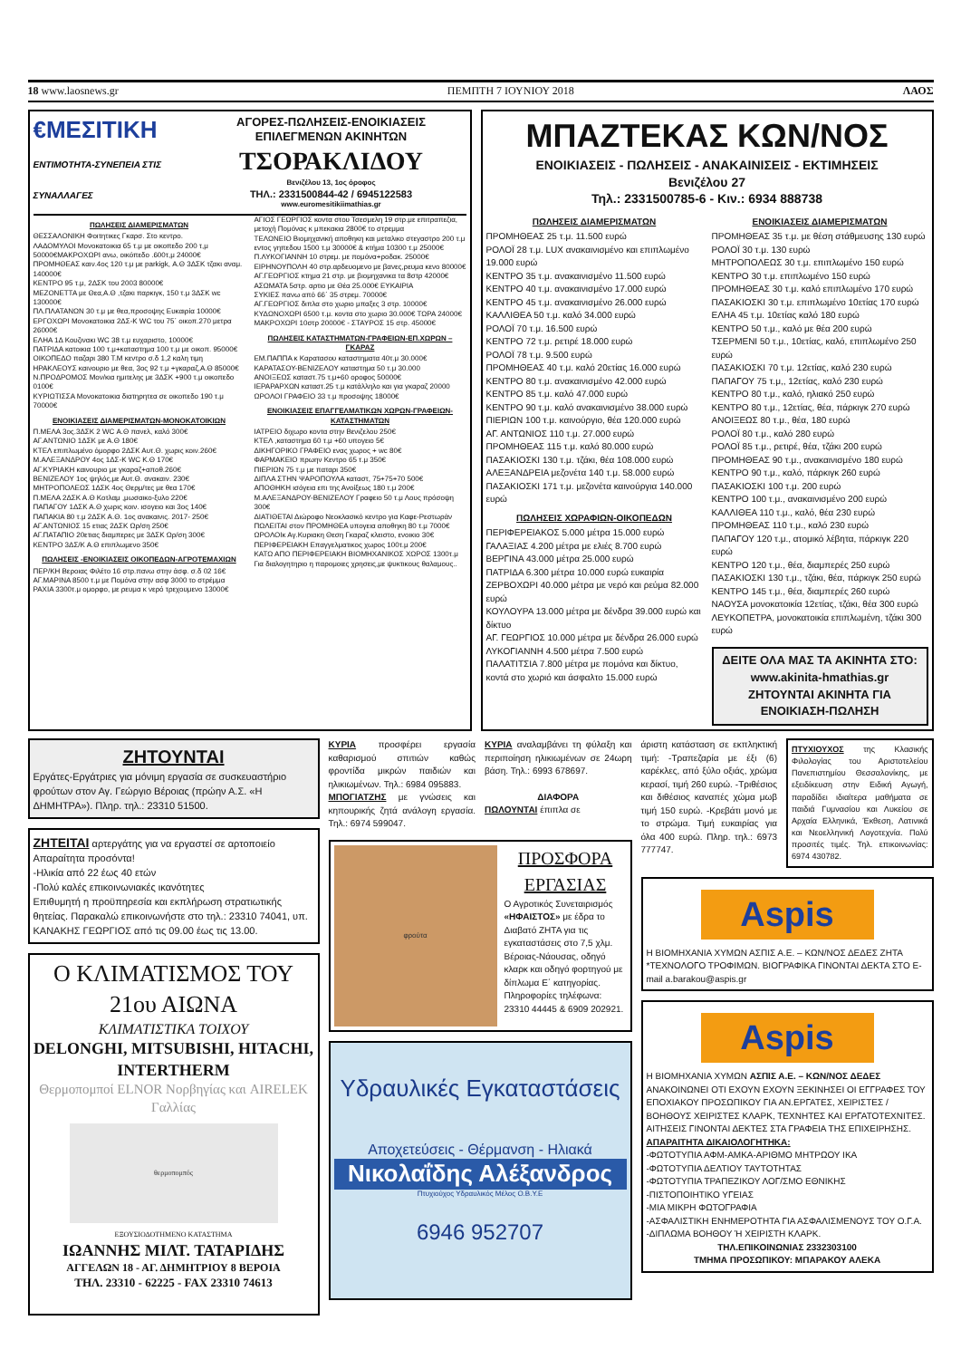18 www.laosnews.gr ΠΕΜΠΤΗ 7 ΙΟΥΝΙΟΥ 2018 ΛΑΟΣ
€ΜΕΣΙΤΙΚΗ
ΕΝΤΙΜΟΤΗΤΑ-ΣΥΝΕΠΕΙΑ ΣΤΙΣ ΣΥΝΑΛΛΑΓΕΣ
ΑΓΟΡΕΣ-ΠΩΛΗΣΕΙΣ-ΕΝΟΙΚΙΑΣΕΙΣ ΕΠΙΛΕΓΜΕΝΩΝ ΑΚΙΝΗΤΩΝ
ΤΣΟΡΑΚΛΙΔΟΥ
Βενιζέλου 13, 1ος όροφος
ΤΗΛ.: 2331500844-42 / 6945122583
www.euromesitikiimathias.gr
ΠΩΛΗΣΕΙΣ ΔΙΑΜΕΡΙΣΜΑΤΩΝ
ΘΕΣΣΑΛΟΝΙΚΗ Φοιτητικες Γκαρσ. Στο κεντρο.
ΛΑΔΟΜΥΛΟΙ Μονοκατοικια 65 τ.μ με οικοπεδο 200 τ,μ 50000€ΜΑΚΡΟΧΩΡΙ ανω, οικόπεδο .600τ,μ 24000€
ΠΡΟΜΗΘΕΑΣ καιν.4ος 120 τ.μ με parkigk, Α.Θ 3ΔΣΚ τζακι αναμ. 140000€
ΚΕΝΤΡΟ 95 τ.μ, 2ΔΣΚ του 2003 80000€
ΜΕΖΟΝΕΤΤΑ με Θεα,Α.Θ ,τζακι παρκιγκ, 150 τ.μ 3ΔΣΚ wc 130000€
ΠΛ.ΠΛΑΤΑΝΩΝ 30 τ.μ με θεα,προσοψης Ευκαιρία 10000€
ΕΡΓΟΧΩΡΙ Μονοκατοικια 2ΔΣ-Κ WC του 75΄ οικοπ.270 μετρα 26000€
ΕΛΗΑ 1Δ Κουζινακι WC 38 τ.μ ευχαριστο, 10000€
ΠΑΤΡΙΔΑ κατοικια 100 τ.μ+καταστημα 100 τ.μ με οικοπ. 95000€
ΟΙΚΟΠΕΔΟ παζαρι 380 Τ.Μ κεντρο σ.δ 1,2 καλη τιμη
ΗΡΑΚΛΕΟΥΣ καινουριο με θεα, 3ος 92 τ.μ +γκαραζ,Α.Θ 85000€
Ν.ΠΡΟΔΡΟΜΟΣ Μον/κια ημιτελης με 3ΔΣΚ +900 τ.μ οικοπεδο 0100€
ΚΥΡΙΩΤΙΣΣΑ Μονοκατοικια διατηρητεα σε οικοπεδο 190 τ.μ 70000€
ΕΝΟΙΚΙΑΣΕΙΣ ΔΙΑΜΕΡΙΣΜΑΤΩΝ-ΜΟΝΟΚΑΤΟΙΚΙΩΝ
Π.ΜΕΛΑ 3ος.3ΔΣΚ 2 WC Α.Θ πανελ, καλό 300€
ΑΓ.ΑΝΤΩΝΙΟ 1ΔΣΚ με Α.Θ 180€
ΚΤΕΛ επιπλωμένο όμορφο 2ΔΣΚ Αυτ.Θ. χωρις κοιν.260€
Μ.ΑΛΕΞΑΝΔΡΟΥ 4ος 1ΔΣ-Κ WC Κ.Θ 170€
ΑΓ.ΚΥΡΙΑΚΗ καινουριο με γκαραζ+αποθ.260€
ΒΕΝΙΖΕΛΟΥ 1ος ψηλός,με Αυτ.Θ. ανακαιν. 230€
ΜΗΤΡΟΠΟΛΕΩΣ 1ΔΣΚ 4ος Θερμ/τες με θεα 170€
Π.ΜΕΛΑ 2ΔΣΚ Α.Θ Κοτλαμ ,μωσαικο-ξυλο 220€
ΠΑΠΑΓΟΥ 1ΔΣΚ Α.Θ χωρις κοιν. ισογειο και 3ος 140€
ΠΑΠΑΚΙΑ 80 τ.μ 2ΔΣΚ Α.Θ. 1ος ανακαινις. 2017- 250€
ΑΓ.ΑΝΤΩΝΙΟΣ 15 ετιας 2ΔΣΚ Ωρ/ση 250€
ΑΓ.ΠΑΤΑΠΙΟ 20ετιας διαμπερες με 3ΔΣΚ Ωρ/ση 300€
ΚΕΝΤΡΟ 3ΔΣ/Κ Α.Θ επιπλωμενο 350€
ΠΩΛΗΣΕΙΣ -ΕΝΟΙΚΙΑΣΕΙΣ ΟΙΚΟΠΕΔΩΝ-ΑΓΡΟΤΕΜΑΧΙΩΝ
ΠΕΡ/ΚΗ Βεροιας Φιλέτο 16 στρ.πανω στην άσφ. σ.δ 02 16€
ΑΓ.ΜΑΡΙΝΑ 8500 τ.μ με Πομόνα στην ασφ 3000 το στρέμμα
ΡΑΧΙΑ 3300τ.μ ομορφο, με ρευμα κ νερό τρεχουμενο 13000€
ΑΓΙΟΣ ΓΕΩΡΓΙΟΣ κοντα στου Τσεσμελη 19 στρ.με επιτραπεζια, μετοχή Πομόνας κ μπεκακια 2800€ το στρεμμα
ΤΕΛΩΝΕΙΟ Βιομηχανική αποθηκη και μεταλικο στεγαστρο 200 τ.μ εντος γηπεδου 1500 τ.μ 30000€ & κτήμα 10300 τ.μ 25000€
Π.ΛΥΚΟΓΙΑΝΝΗ 10 στρεμ. με πομόνα+ροδακ. 25000€
ΕΙΡΗΝΟΥΠΟΛΗ 40 στρ.αρδευομενο με βανες,ρευμα κενο 80000€
ΑΓ.ΓΕΩΡΓΙΟΣ κτημα 21 στρ. με βιομηχανικα τα 8στρ 42000€
ΑΣΩΜΑΤΑ 5στρ. αρτιο με Θέα 25.000€ ΕΥΚΑΙΡΙΑ
ΣΥΚΙΕΣ πανω από 66΄ 35 στρεμ. 70000€
ΑΓ.ΓΕΩΡΓΙΟΣ διπλα στο χωριο μπαξες 3 στρ. 10000€
ΚΥΔΩΝΟΧΩΡΙ 6500 τ.μ. κοντα στο χωριο 30.000€ ΤΩΡΑ 24000€
ΜΑΚΡΟΧΩΡΙ 10στρ 20000€ - ΣΤΑΥΡΟΣ 15 στρ. 45000€
ΠΩΛΗΣΕΙΣ ΚΑΤΑΣΤΗΜΑΤΩΝ-ΓΡΑΦΕΙΩΝ-ΕΠ.ΧΩΡΩΝ –ΓΚΑΡΑΖ
ΕΜ.ΠΑΠΠΑ κ Καρατασου καταστηματα 40τ.μ 30.000€
ΚΑΡΑΤΑΣΟΥ-ΒΕΝΙΖΕΛΟΥ καταστημα 50 τ.μ 30.000
ΑΝΟΙΞΕΩΣ καταστ.75 τ.μ+60 οροφος 50000€
ΙΕΡΑΡΑΡΧΩΝ καταστ.25 τ.μ κατάλληλο και για γκαραζ 20000
ΩΡΟΛΟΙ ΓΡΑΦΕΙΟ 33 τ.μ προσοψης 18000€
ΕΝΟΙΚΙΑΣΕΙΣ ΕΠΑΓΓΕΛΜΑΤΙΚΩΝ ΧΩΡΩΝ-ΓΡΑΦΕΙΩΝ-ΚΑΤΑΣΤΗΜΑΤΩΝ
ΙΑΤΡΕΙΟ διχωρο κοντα στην Βενιζελου 250€
ΚΤΕΛ ,καταστημα 60 τ.μ +60 υπογειο 5€
ΔΙΚΗΓΟΡΙΚΟ ΓΡΑΦΕΙΟ ενας χωρος + wc 80€
ΦΑΡΜΑΚΕΙΟ πρωην Κεντρο 65 τ.μ 350€
ΠΙΕΡΙΩΝ 75 τ.μ με παταρι 350€
ΔΙΠΛΑ ΣΤΗΝ ΨΑΡΟΠΟΥΛΑ καταστ, 75+75+70 500€
ΑΠΟΘΗΚΗ ισόγεια επι της Ανοίξεως 180 τ.μ 200€
Μ.ΑΛΕΞΑΝΔΡΟΥ-ΒΕΝΙΖΕΛΟΥ Γραφειο 50 τ.μ Λους πρόσοψη 300€
ΔΙΑΤΙΘΕΤΑΙ Διώροφο Νεοκλασικό κεντρο για Καφε-Ρεστωράν
ΠΩΛΕΙΤΑΙ στον ΠΡΟΜΗΘΕΑ υπογεια αποθηκη 80 τ.μ 7000€
ΩΡΟΛΟΙκ Αγ.Κυριακη Θεση Γκαραζ κλειστο, ενοικιο 30€
ΠΕΡΙΦΕΡΕΙΑΚΗ Επαγγελματικος χωρος 100τ.μ 200€
ΚΑΤΩ ΑΠΟ ΠΕΡΙΦΕΡΕΙΑΚΗ ΒΙΟΜΗΧΑΝΙΚΟΣ ΧΩΡΟΣ 1300τ.μ
Για διαλογητηριο η παρομοιες χρησεις,με ψυκτικους θαλαμους..
ΜΠΑΖΤΕΚΑΣ ΚΩΝ/ΝΟΣ
ΕΝΟΙΚΙΑΣΕΙΣ - ΠΩΛΗΣΕΙΣ - ΑΝΑΚΑΙΝΙΣΕΙΣ - ΕΚΤΙΜΗΣΕΙΣ
Βενιζέλου 27
Τηλ.: 2331500785-6 - Κιν.: 6934 888738
ΠΩΛΗΣΕΙΣ ΔΙΑΜΕΡΙΣΜΑΤΩΝ
ΠΡΟΜΗΘΕΑΣ 25 τ.μ. 11.500 ευρώ
ΡΟΛΟΪ 28 τ.μ. LUX ανακαινισμένο και επιπλωμένο 19.000 ευρώ
ΚΕΝΤΡΟ 35 τ.μ. ανακαινισμένο 11.500 ευρώ
ΚΕΝΤΡΟ 40 τ.μ. ανακαινισμένο 17.000 ευρώ
ΚΕΝΤΡΟ 45 τ.μ. ανακαινισμένο 26.000 ευρώ
ΚΑΛΛΙΘΕΑ 50 τ.μ. καλό 34.000 ευρώ
ΡΟΛΟΪ 70 τ.μ. 16.500 ευρώ
ΚΕΝΤΡΟ 72 τ.μ. ρετιρέ 18.000 ευρώ
ΡΟΛΟΪ 78 τ.μ. 9.500 ευρώ
ΠΡΟΜΗΘΕΑΣ 40 τ.μ. καλό 20ετίας 16.000 ευρώ
ΚΕΝΤΡΟ 80 τ.μ. ανακαινισμένο 42.000 ευρώ
ΚΕΝΤΡΟ 85 τ.μ. καλό 47.000 ευρώ
ΚΕΝΤΡΟ 90 τ.μ. καλό ανακαινισμένο 38.000 ευρώ
ΠΙΕΡΙΩΝ 100 τ.μ. καινούργιο, θέα 120.000 ευρώ
ΑΓ. ΑΝΤΩΝΙΟΣ 110 τ.μ. 27.000 ευρώ
ΠΡΟΜΗΘΕΑΣ 115 τ.μ. καλό 80.000 ευρώ
ΠΑΣΑΚΙΟΣΚΙ 130 τ.μ. τζάκι, θέα 108.000 ευρώ
ΑΛΕΞΑΝΔΡΕΙΑ μεζονέτα 140 τ.μ. 58.000 ευρώ
ΠΑΣΑΚΙΟΣΚΙ 171 τ.μ. μεζονέτα καινούργια 140.000 ευρώ
ΠΩΛΗΣΕΙΣ ΧΩΡΑΦΙΩΝ-ΟΙΚΟΠΕΔΩΝ
ΠΕΡΙΦΕΡΕΙΑΚΟΣ 5.000 μέτρα 15.000 ευρώ
ΓΑΛΑΞΙΑΣ 4.200 μέτρα με ελιές 8.700 ευρώ
ΒΕΡΓΙΝΑ 43.000 μέτρα 25.000 ευρώ
ΠΑΤΡΙΔΑ 6.300 μέτρα 10.000 ευρώ ευκαιρία
ΖΕΡΒΟΧΩΡΙ 40.000 μέτρα με νερό και ρεύμα 82.000 ευρώ
ΚΟΥΛΟΥΡΑ 13.000 μέτρα με δένδρα 39.000 ευρώ και δίκτυο
ΑΓ. ΓΕΩΡΓΙΟΣ 10.000 μέτρα με δένδρα 26.000 ευρώ
ΛΥΚΟΓΙΑΝΝΗ 4.500 μέτρα 7.500 ευρώ
ΠΑΛΑΤΙΤΣΙΑ 7.800 μέτρα με πομόνα και δίκτυο, κοντά στο χωριό και άσφαλτο 15.000 ευρώ
ΕΝΟΙΚΙΑΣΕΙΣ ΔΙΑΜΕΡΙΣΜΑΤΩΝ
ΠΡΟΜΗΘΕΑΣ 35 τ.μ. με θέση στάθμευσης 130 ευρώ
ΡΟΛΟΪ 30 τ.μ. 130 ευρώ
ΜΗΤΡΟΠΟΛΕΩΣ 30 τ.μ. επιπλωμένο 150 ευρώ
ΚΕΝΤΡΟ 30 τ.μ. επιπλωμένο 150 ευρώ
ΠΡΟΜΗΘΕΑΣ 30 τ.μ. καλό επιπλωμένο 170 ευρώ
ΠΑΣΑΚΙΟΣΚΙ 30 τ.μ. επιπλωμένο 10ετίας 170 ευρώ
ΕΛΗΑ 45 τ.μ. 10ετίας καλό 180 ευρώ
ΚΕΝΤΡΟ 50 τ.μ., καλό με θέα 200 ευρώ
ΤΣΕΡΜΕΝΙ 50 τ.μ., 10ετίας, καλό, επιπλωμένο 250 ευρώ
ΠΑΣΑΚΙΟΣΚΙ 70 τ.μ. 12ετίας, καλό 230 ευρώ
ΠΑΠΑΓΟΥ 75 τ.μ,, 12ετίας, καλό 230 ευρώ
ΚΕΝΤΡΟ 80 τ.μ., καλό, ηλιακό 250 ευρώ
ΚΕΝΤΡΟ 80 τ.μ., 12ετίας, θέα, πάρκιγκ 270 ευρώ
ΑΝΟΙΞΕΩΣ 80 τ.μ., θέα, 180 ευρώ
ΡΟΛΟΪ 80 τ.μ., καλό 280 ευρώ
ΡΟΛΟΪ 85 τ.μ., ρετιρέ, θέα, τζάκι 200 ευρώ
ΠΡΟΜΗΘΕΑΣ 90 τ.μ., ανακαινισμένο 180 ευρώ
ΚΕΝΤΡΟ 90 τ.μ., καλό, πάρκιγκ 260 ευρώ
ΠΑΣΑΚΙΟΣΚΙ 100 τ.μ. 200 ευρώ
ΚΕΝΤΡΟ 100 τ.μ., ανακαινισμένο 200 ευρώ
ΚΑΛΛΙΘΕΑ 110 τ.μ., καλό, θέα 230 ευρώ
ΠΡΟΜΗΘΕΑΣ 110 τ.μ., καλό 230 ευρώ
ΠΑΠΑΓΟΥ 120 τ.μ., ατομικό λέβητα, πάρκιγκ 220 ευρώ
ΚΕΝΤΡΟ 120 τ.μ., θέα, διαμπερές 250 ευρώ
ΠΑΣΑΚΙΟΣΚΙ 130 τ.μ., τζάκι, θέα, πάρκιγκ 250 ευρώ
ΚΕΝΤΡΟ 145 τ.μ., θέα, διαμπερές 260 ευρώ
ΝΑΟΥΣΑ μονοκατοικία 12ετίας, τζάκι, θέα 300 ευρώ
ΛΕΥΚΟΠΕΤΡΑ, μονοκατοικία επιπλωμένη, τζάκι 300 ευρώ
ΔΕΙΤΕ ΟΛΑ ΜΑΣ ΤΑ ΑΚΙΝΗΤΑ ΣΤΟ:
www.akinita-hmathias.gr
ΖΗΤΟΥΝΤΑΙ ΑΚΙΝΗΤΑ ΓΙΑ ΕΝΟΙΚΙΑΣΗ-ΠΩΛΗΣΗ
ΖΗΤΟΥΝΤΑΙ
Εργάτες-Εργάτριες για μόνιμη εργασία σε συσκευαστήριο φρούτων στον Αγ. Γεώργιο Βέροιας (πρώην Α.Σ. «Η ΔΗΜΗΤΡΑ»). Πληρ. τηλ.: 23310 51500.
ΖΗΤΕΙΤΑΙ αρτεργάτης για να εργαστεί σε αρτοποιείο
Απαραίτητα προσόντα!
-Ηλικία από 22 έως 40 ετών
-Πολύ καλές επικοινωνιακές ικανότητες
Επιθυμητή η προϋπηρεσία και εκπλήρωση στρατιωτικής θητείας. Παρακαλώ επικοινωνήστε στο τηλ.: 23310 74041, υπ. ΚΑΝΑΚΗΣ ΓΕΩΡΓΙΟΣ από τις 09.00 έως τις 13.00.
Ο ΚΛΙΜΑΤΙΣΜΟΣ ΤΟΥ 21ου ΑΙΩΝΑ
ΚΛΙΜΑΤΙΣΤΙΚΑ ΤΟΙΧΟΥ
DELONGHI, MITSUBISHI, HITACHI, INTERTHERM
Θερμοπομποί ELNOR Νορβηγίας και AIRELEK Γαλλίας
θερμοπομπός
ΕΞΟΥΣΙΟΔΟΤΗΜΕΝΟ ΚΑΤΑΣΤΗΜΑ
ΙΩΑΝΝΗΣ ΜΙΛΤ. ΤΑΤΑΡΙΔΗΣ
ΑΓΓΕΛΩΝ 18 - ΑΓ. ΔΗΜΗΤΡΙΟΥ 8 ΒΕΡΟΙΑ
ΤΗΛ. 23310 - 62225 - FAX 23310 74613
ΚΥΡΙΑ προσφέρει εργασία καθαρισμού σπιτιών καθώς φροντίδα μικρών παιδιών και ηλικιωμένων. Τηλ.: 6984 095883.
ΜΠΟΓΙΑΤΖΗΣ με γνώσεις και κηπουρικής ζητά ανάλογη εργασία. Τηλ.: 6974 599047.
ΚΥΡΙΑ αναλαμβάνει τη φύλαξη και περιποίηση ηλικιωμένων σε 24ωρη βάση. Τηλ.: 6993 678697.
ΔΙΑΦΟΡΑ
ΠΩΛΟΥΝΤΑΙ έπιπλα σε
φρούτα
ΠΡΟΣΦΟΡΑ ΕΡΓΑΣΙΑΣ
Ο Αγροτικός Συνεταιρισμός «ΗΦΑΙΣΤΟΣ» με έδρα το Διαβατό ΖΗΤΑ για τις εγκαταστάσεις στο 7,5 χλμ. Βέροιας-Νάουσας, οδηγό κλαρκ και οδηγό φορτηγού με δίπλωμα Ε΄ κατηγορίας. Πληροφορίες τηλέφωνα: 23310 44445 & 6909 202921.
Υδραυλικές Εγκαταστάσεις
Αποχετεύσεις - Θέρμανση - Ηλιακά
Νικολαΐδης Αλέξανδρος
Πτυχιούχος Υδραυλικός Μέλος Ο.Β.Υ.Ε
6946 952707
άριστη κατάσταση σε εκπληκτική τιμή: -Τραπεζαρία με έξι (6) καρέκλες, από ξύλο οξιάς, χρώμα κερασί, τιμή 260 ευρώ. -Τριθέσιος και διθέσιος καναπές χώμα μωβ τιμή 150 ευρώ. -Κρεβάτι μονό με το στρώμα. Τιμή ευκαιρίας για όλα 400 ευρώ. Πληρ. τηλ.: 6973 777747.
ΠΤΥΧΙΟΥΧΟΣ της Κλασικής Φιλολογίας του Αριστοτελείου Πανεπιστημίου Θεσσαλονίκης, με εξειδίκευση στην Ειδική Αγωγή, παραδίδει ιδιαίτερα μαθήματα σε παιδιά Γυμνασίου και Λυκείου σε Αρχαία Ελληνικά, Έκθεση, Λατινικά και Νεοελληνική Λογοτεχνία. Πολύ προσιτές τιμές. Τηλ. επικοινωνίας: 6974 430782.
Aspis
Η ΒΙΟΜΗΧΑΝΙΑ ΧΥΜΩΝ ΑΣΠΙΣ Α.Ε. – ΚΩΝ/ΝΟΣ ΔΕΔΕΣ ΖΗΤΑ *ΤΕΧΝΟΛΟΓΟ ΤΡΟΦΙΜΩΝ. ΒΙΟΓΡΑΦΙΚΑ ΓΙΝΟΝΤΑΙ ΔΕΚΤΑ ΣΤΟ E-mail a.barakou@aspis.gr
Aspis
Η ΒΙΟΜΗΧΑΝΙΑ ΧΥΜΩΝ ΑΣΠΙΣ Α.Ε. – ΚΩΝ/ΝΟΣ ΔΕΔΕΣ ΑΝΑΚΟΙΝΩΝΕΙ ΟΤΙ ΕΧΟΥΝ ΕΧΟΥΝ ΞΕΚΙΝΗΣΕΙ ΟΙ ΕΓΓΡΑΦΕΣ ΤΟΥ ΕΠΟΧΙΑΚΟΥ ΠΡΟΣΩΠΙΚΟΥ ΓΙΑ ΑΝ.ΕΡΓΑΤΕΣ, ΧΕΙΡΙΣΤΕΣ / ΒΟΗΘΟΥΣ ΧΕΙΡΙΣΤΕΣ ΚΛΑΡΚ, ΤΕΧΝΗΤΕΣ ΚΑΙ ΕΡΓΑΤΟΤΕΧΝΙΤΕΣ.
ΑΙΤΗΣΕΙΣ ΓΙΝΟΝΤΑΙ ΔΕΚΤΕΣ ΣΤΑ ΓΡΑΦΕΙΑ ΤΗΣ ΕΠΙΧΕΙΡΗΣΗΣ.
ΑΠΑΡΑΙΤΗΤΑ ΔΙΚΑΙΟΛΟΓΗΤΗΚΑ:
-ΦΩΤΟΤΥΠΙΑ ΑΦΜ-ΑΜΚΑ-ΑΡΙΘΜΟ ΜΗΤΡΩΟΥ ΙΚΑ
-ΦΩΤΟΤΥΠΙΑ ΔΕΛΤΙΟΥ ΤΑΥΤΟΤΗΤΑΣ
-ΦΩΤΟΤΥΠΙΑ ΤΡΑΠΕΖΙΚΟΥ ΛΟΓ/ΣΜΟ ΕΘΝΙΚΗΣ
-ΠΙΣΤΟΠΟΙΗΤΙΚΟ ΥΓΕΙΑΣ
-ΜΙΑ ΜΙΚΡΗ ΦΩΤΟΓΡΑΦΙΑ
-ΑΣΦΑΛΙΣΤΙΚΗ ΕΝΗΜΕΡΟΤΗΤΑ ΓΙΑ ΑΣΦΑΛΙΣΜΕΝΟΥΣ ΤΟΥ Ο.Γ.Α.
-ΔΙΠΛΩΜΑ ΒΟΗΘΟΥ Ή ΧΕΙΡΙΣΤΗ ΚΛΑΡΚ.
ΤΗΛ.ΕΠΙΚΟΙΝΩΝΙΑΣ 2332303100
ΤΜΗΜΑ ΠΡΟΣΩΠΙΚΟΥ: ΜΠΑΡΑΚΟΥ ΑΛΕΚΑ